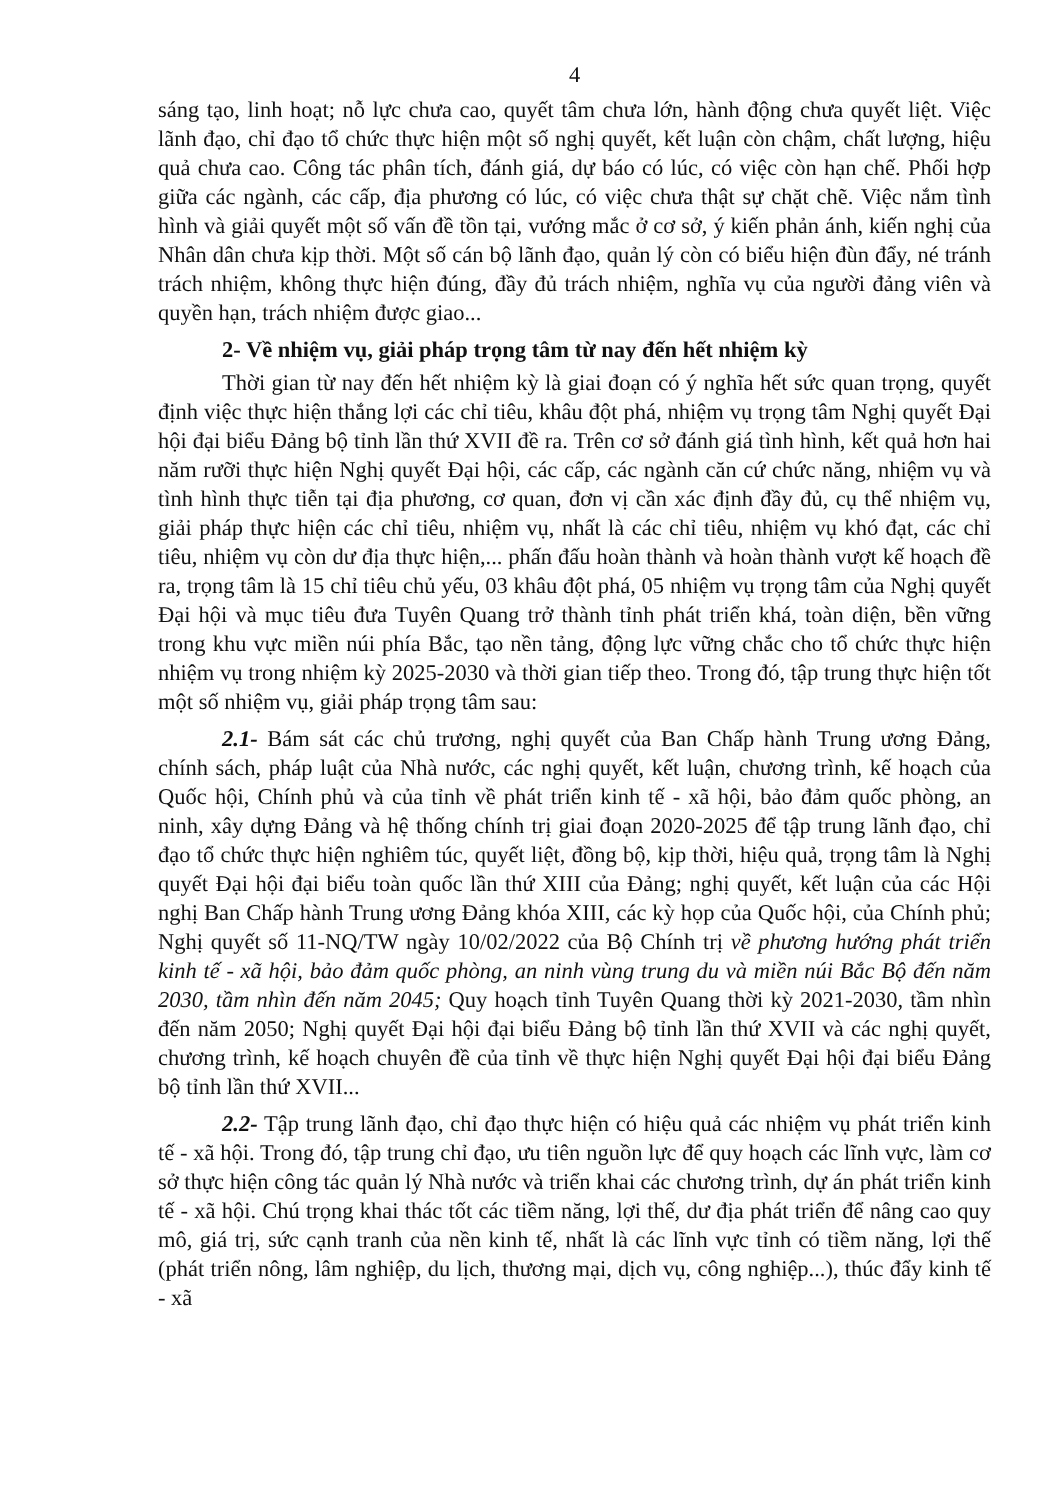4
sáng tạo, linh hoạt; nỗ lực chưa cao, quyết tâm chưa lớn, hành động chưa quyết liệt. Việc lãnh đạo, chỉ đạo tổ chức thực hiện một số nghị quyết, kết luận còn chậm, chất lượng, hiệu quả chưa cao. Công tác phân tích, đánh giá, dự báo có lúc, có việc còn hạn chế. Phối hợp giữa các ngành, các cấp, địa phương có lúc, có việc chưa thật sự chặt chẽ. Việc nắm tình hình và giải quyết một số vấn đề tồn tại, vướng mắc ở cơ sở, ý kiến phản ánh, kiến nghị của Nhân dân chưa kịp thời. Một số cán bộ lãnh đạo, quản lý còn có biểu hiện đùn đẩy, né tránh trách nhiệm, không thực hiện đúng, đầy đủ trách nhiệm, nghĩa vụ của người đảng viên và quyền hạn, trách nhiệm được giao...
2- Về nhiệm vụ, giải pháp trọng tâm từ nay đến hết nhiệm kỳ
Thời gian từ nay đến hết nhiệm kỳ là giai đoạn có ý nghĩa hết sức quan trọng, quyết định việc thực hiện thắng lợi các chỉ tiêu, khâu đột phá, nhiệm vụ trọng tâm Nghị quyết Đại hội đại biểu Đảng bộ tỉnh lần thứ XVII đề ra. Trên cơ sở đánh giá tình hình, kết quả hơn hai năm rưỡi thực hiện Nghị quyết Đại hội, các cấp, các ngành căn cứ chức năng, nhiệm vụ và tình hình thực tiễn tại địa phương, cơ quan, đơn vị cần xác định đầy đủ, cụ thể nhiệm vụ, giải pháp thực hiện các chỉ tiêu, nhiệm vụ, nhất là các chỉ tiêu, nhiệm vụ khó đạt, các chỉ tiêu, nhiệm vụ còn dư địa thực hiện,... phấn đấu hoàn thành và hoàn thành vượt kế hoạch đề ra, trọng tâm là 15 chỉ tiêu chủ yếu, 03 khâu đột phá, 05 nhiệm vụ trọng tâm của Nghị quyết Đại hội và mục tiêu đưa Tuyên Quang trở thành tỉnh phát triển khá, toàn diện, bền vững trong khu vực miền núi phía Bắc, tạo nền tảng, động lực vững chắc cho tổ chức thực hiện nhiệm vụ trong nhiệm kỳ 2025-2030 và thời gian tiếp theo. Trong đó, tập trung thực hiện tốt một số nhiệm vụ, giải pháp trọng tâm sau:
2.1- Bám sát các chủ trương, nghị quyết của Ban Chấp hành Trung ương Đảng, chính sách, pháp luật của Nhà nước, các nghị quyết, kết luận, chương trình, kế hoạch của Quốc hội, Chính phủ và của tỉnh về phát triển kinh tế - xã hội, bảo đảm quốc phòng, an ninh, xây dựng Đảng và hệ thống chính trị giai đoạn 2020-2025 để tập trung lãnh đạo, chỉ đạo tổ chức thực hiện nghiêm túc, quyết liệt, đồng bộ, kịp thời, hiệu quả, trọng tâm là Nghị quyết Đại hội đại biểu toàn quốc lần thứ XIII của Đảng; nghị quyết, kết luận của các Hội nghị Ban Chấp hành Trung ương Đảng khóa XIII, các kỳ họp của Quốc hội, của Chính phủ; Nghị quyết số 11-NQ/TW ngày 10/02/2022 của Bộ Chính trị về phương hướng phát triển kinh tế - xã hội, bảo đảm quốc phòng, an ninh vùng trung du và miền núi Bắc Bộ đến năm 2030, tầm nhìn đến năm 2045; Quy hoạch tỉnh Tuyên Quang thời kỳ 2021-2030, tầm nhìn đến năm 2050; Nghị quyết Đại hội đại biểu Đảng bộ tỉnh lần thứ XVII và các nghị quyết, chương trình, kế hoạch chuyên đề của tỉnh về thực hiện Nghị quyết Đại hội đại biểu Đảng bộ tỉnh lần thứ XVII...
2.2- Tập trung lãnh đạo, chỉ đạo thực hiện có hiệu quả các nhiệm vụ phát triển kinh tế - xã hội. Trong đó, tập trung chỉ đạo, ưu tiên nguồn lực để quy hoạch các lĩnh vực, làm cơ sở thực hiện công tác quản lý Nhà nước và triển khai các chương trình, dự án phát triển kinh tế - xã hội. Chú trọng khai thác tốt các tiềm năng, lợi thế, dư địa phát triển để nâng cao quy mô, giá trị, sức cạnh tranh của nền kinh tế, nhất là các lĩnh vực tỉnh có tiềm năng, lợi thế (phát triển nông, lâm nghiệp, du lịch, thương mại, dịch vụ, công nghiệp...), thúc đẩy kinh tế - xã